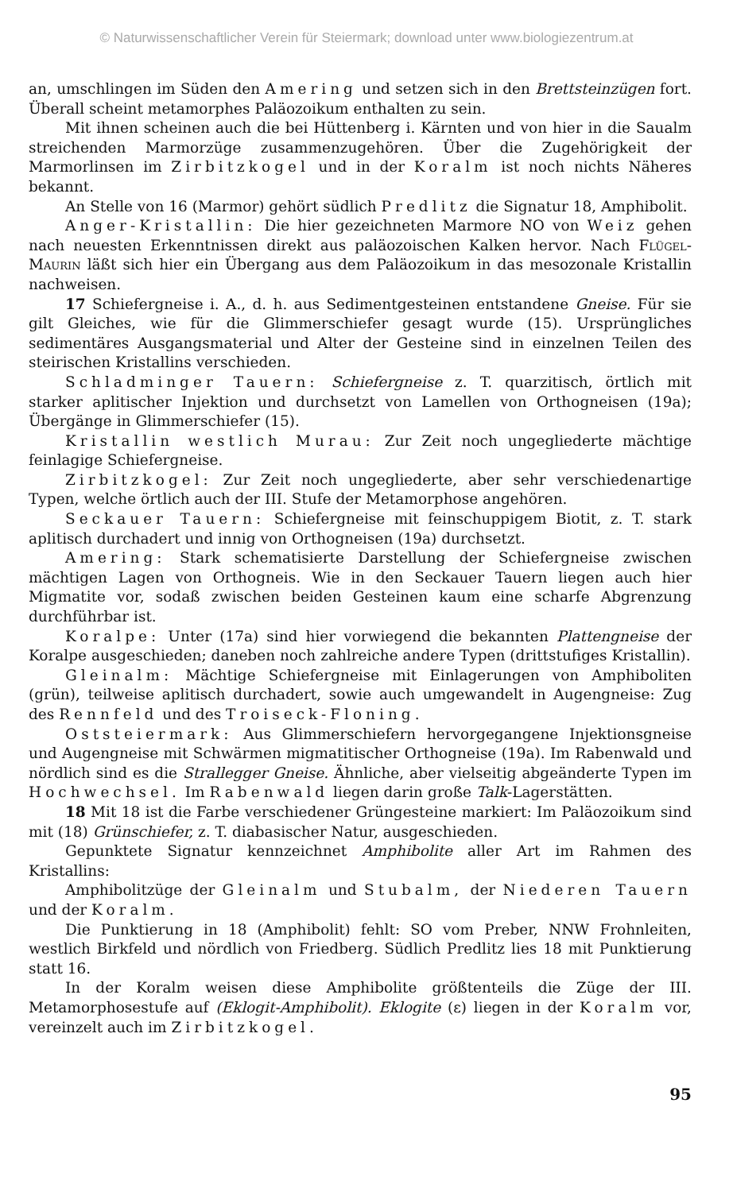© Naturwissenschaftlicher Verein für Steiermark; download unter www.biologiezentrum.at
an, umschlingen im Süden den Amering und setzen sich in den Brettsteinzügen fort. Überall scheint metamorphes Paläozoikum enthalten zu sein.
Mit ihnen scheinen auch die bei Hüttenberg i. Kärnten und von hier in die Saualm streichenden Marmorzüge zusammenzugehören. Über die Zugehörigkeit der Marmorlinsen im Zirbitzkogel und in der Koralm ist noch nichts Näheres bekannt.
An Stelle von 16 (Marmor) gehört südlich Predlitz die Signatur 18, Amphibolit.
Anger-Kristallin: Die hier gezeichneten Marmore NO von Weiz gehen nach neuesten Erkenntnissen direkt aus paläozoischen Kalken hervor. Nach Flügel-Maurin läßt sich hier ein Übergang aus dem Paläozoikum in das mesozonale Kristallin nachweisen.
17 Schiefergneise i. A., d. h. aus Sedimentgesteinen entstandene Gneise. Für sie gilt Gleiches, wie für die Glimmerschiefer gesagt wurde (15). Ursprüngliches sedimentäres Ausgangsmaterial und Alter der Gesteine sind in einzelnen Teilen des steirischen Kristallins verschieden.
Schladminger Tauern: Schiefergneise z. T. quarzitisch, örtlich mit starker aplitischer Injektion und durchsetzt von Lamellen von Orthogneisen (19a); Übergänge in Glimmerschiefer (15).
Kristallin westlich Murau: Zur Zeit noch ungegliederte mächtige feinlagige Schiefergneise.
Zirbitzkogel: Zur Zeit noch ungegliederte, aber sehr verschiedenartige Typen, welche örtlich auch der III. Stufe der Metamorphose angehören.
Seckauer Tauern: Schiefergneise mit feinschuppigem Biotit, z. T. stark aplitisch durchadert und innig von Orthogneisen (19a) durchsetzt.
Amering: Stark schematisierte Darstellung der Schiefergneise zwischen mächtigen Lagen von Orthogneis. Wie in den Seckauer Tauern liegen auch hier Migmatite vor, sodaß zwischen beiden Gesteinen kaum eine scharfe Abgrenzung durchführbar ist.
Koralpe: Unter (17a) sind hier vorwiegend die bekannten Plattengneise der Koralpe ausgeschieden; daneben noch zahlreiche andere Typen (drittstufiges Kristallin).
Gleinalm: Mächtige Schiefergneise mit Einlagerungen von Amphiboliten (grün), teilweise aplitisch durchadert, sowie auch umgewandelt in Augengneise: Zug des Rennfeld und des Troiseck-Floning.
Oststeiermark: Aus Glimmerschiefern hervorgegangene Injektionsgneise und Augengneise mit Schwärmen migmatitischer Orthogneise (19a). Im Rabenwald und nördlich sind es die Strallegger Gneise. Ähnliche, aber vielseitig abgeänderte Typen im Hochwechsel. Im Rabenwald liegen darin große Talk-Lagerstätten.
18 Mit 18 ist die Farbe verschiedener Grüngesteine markiert: Im Paläozoikum sind mit (18) Grünschiefer, z. T. diabasischer Natur, ausgeschieden.
Gepunktete Signatur kennzeichnet Amphibolite aller Art im Rahmen des Kristallins:
Amphibolitzüge der Gleinalm und Stubalm, der Niederen Tauern und der Koralm.
Die Punktierung in 18 (Amphibolit) fehlt: SO vom Preber, NNW Frohnleiten, westlich Birkfeld und nördlich von Friedberg. Südlich Predlitz lies 18 mit Punktierung statt 16.
In der Koralm weisen diese Amphibolite größtenteils die Züge der III. Metamorphosestufe auf (Eklogit-Amphibolit). Eklogite (ε) liegen in der Koralm vor, vereinzelt auch im Zirbitzkogel.
95